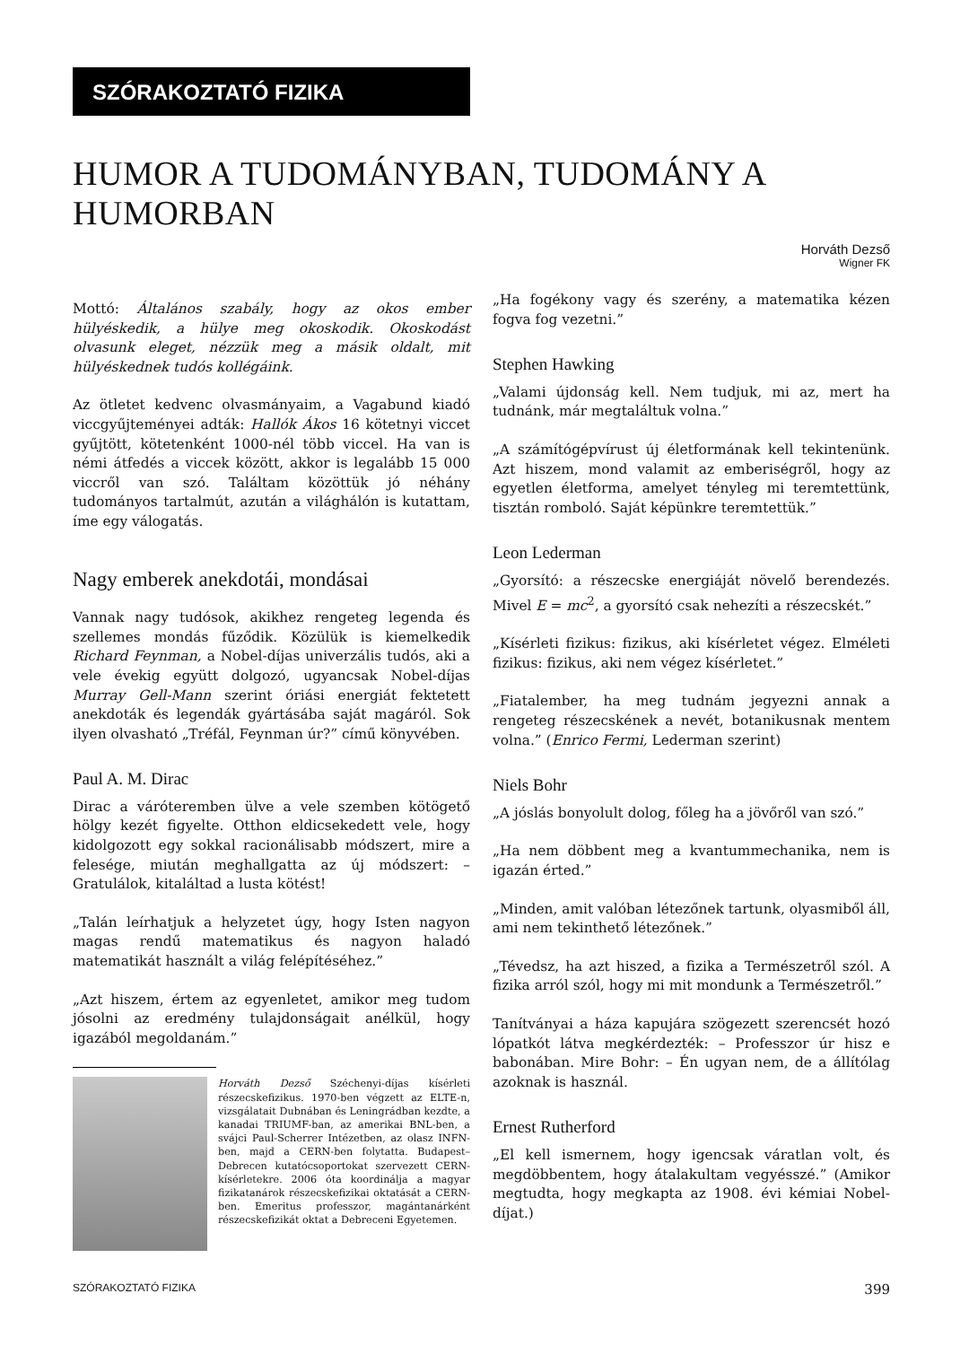SZÓRAKOZTATÓ FIZIKA
HUMOR A TUDOMÁNYBAN, TUDOMÁNY A HUMORBAN
Horváth Dezső
Wigner FK
Mottó: Általános szabály, hogy az okos ember hülyéskedik, a hülye meg okoskodik. Okoskodást olvasunk eleget, nézzük meg a másik oldalt, mit hülyéskednek tudós kollégáink.
Az ötletet kedvenc olvasmányaim, a Vagabund kiadó viccgyűjteményei adták: Hallók Ákos 16 kötetnyi viccet gyűjtött, kötetenként 1000-nél több viccel. Ha van is némi átfedés a viccek között, akkor is legalább 15 000 viccről van szó. Találtam közöttük jó néhány tudományos tartalmút, azután a világhálón is kutattam, íme egy válogatás.
Nagy emberek anekdotái, mondásai
Vannak nagy tudósok, akikhez rengeteg legenda és szellemes mondás fűződik. Közülük is kiemelkedik Richard Feynman, a Nobel-díjas univerzális tudós, aki a vele évekig együtt dolgozó, ugyancsak Nobel-díjas Murray Gell-Mann szerint óriási energiát fektetett anekdoták és legendák gyártásába saját magáról. Sok ilyen olvasható „Tréfál, Feynman úr?” című könyvében.
Paul A. M. Dirac
Dirac a váróteremben ülve a vele szemben kötögető hölgy kezét figyelte. Otthon eldicsekedett vele, hogy kidolgozott egy sokkal racionálisabb módszert, mire a felesége, miután meghallgatta az új módszert: – Gratulálok, kitaláltad a lusta kötést!
„Talán leírhatjuk a helyzetet úgy, hogy Isten nagyon magas rendű matematikus és nagyon haladó matematikát használt a világ felépítéséhez.”
„Azt hiszem, értem az egyenletet, amikor meg tudom jósolni az eredmény tulajdonságait anélkül, hogy igazából megoldanám.”
Horváth Dezső Széchenyi-díjas kísérleti részecskefizikus. 1970-ben végzett az ELTE-n, vizsgálatait Dubnában és Leningrádban kezdte, a kanadai TRIUMF-ban, az amerikai BNL-ben, a svájci Paul-Scherrer Intézetben, az olasz INFN-ben, majd a CERN-ben folytatta. Budapest–Debrecen kutatócsoportokat szervezett CERN-kísérletekre. 2006 óta koordinálja a magyar fizikatanárok részecskefizikai oktatását a CERN-ben. Emeritus professzor, magántanárként részecskefizikát oktat a Debreceni Egyetemen.
„Ha fogékony vagy és szerény, a matematika kézen fogva fog vezetni.”
Stephen Hawking
„Valami újdonság kell. Nem tudjuk, mi az, mert ha tudnánk, már megtaláltuk volna.”
„A számítógépvírust új életformának kell tekintenünk. Azt hiszem, mond valamit az emberiségről, hogy az egyetlen életforma, amelyet tényleg mi teremtettünk, tisztán romboló. Saját képünkre teremtettük.”
Leon Lederman
„Gyorsító: a részecske energiáját növelő berendezés. Mivel E = mc<sup>2</sup>, a gyorsító csak nehezíti a részecskét.”
„Kísérleti fizikus: fizikus, aki kísérletet végez. Elméleti fizikus: fizikus, aki nem végez kísérletet.”
„Fiatalember, ha meg tudnám jegyezni annak a rengeteg részecskének a nevét, botanikusnak mentem volna.” (Enrico Fermi, Lederman szerint)
Niels Bohr
„A jóslás bonyolult dolog, főleg ha a jövőről van szó.”
„Ha nem döbbent meg a kvantummechanika, nem is igazán érted.”
„Minden, amit valóban létezőnek tartunk, olyasmiből áll, ami nem tekinthető létezőnek.”
„Tévedsz, ha azt hiszed, a fizika a Természetről szól. A fizika arról szól, hogy mi mit mondunk a Természetről.”
Tanítványai a háza kapujára szögezett szerencsét hozó lópatkót látva megkérdezték: – Professzor úr hisz e babonában. Mire Bohr: – Én ugyan nem, de a állítólag azoknak is használ.
Ernest Rutherford
„El kell ismernem, hogy igencsak váratlan volt, és megdöbbentem, hogy átalakultam vegyésszé.” (Amikor megtudta, hogy megkapta az 1908. évi kémiai Nobel-díjat.)
SZÓRAKOZTATÓ FIZIKA 399